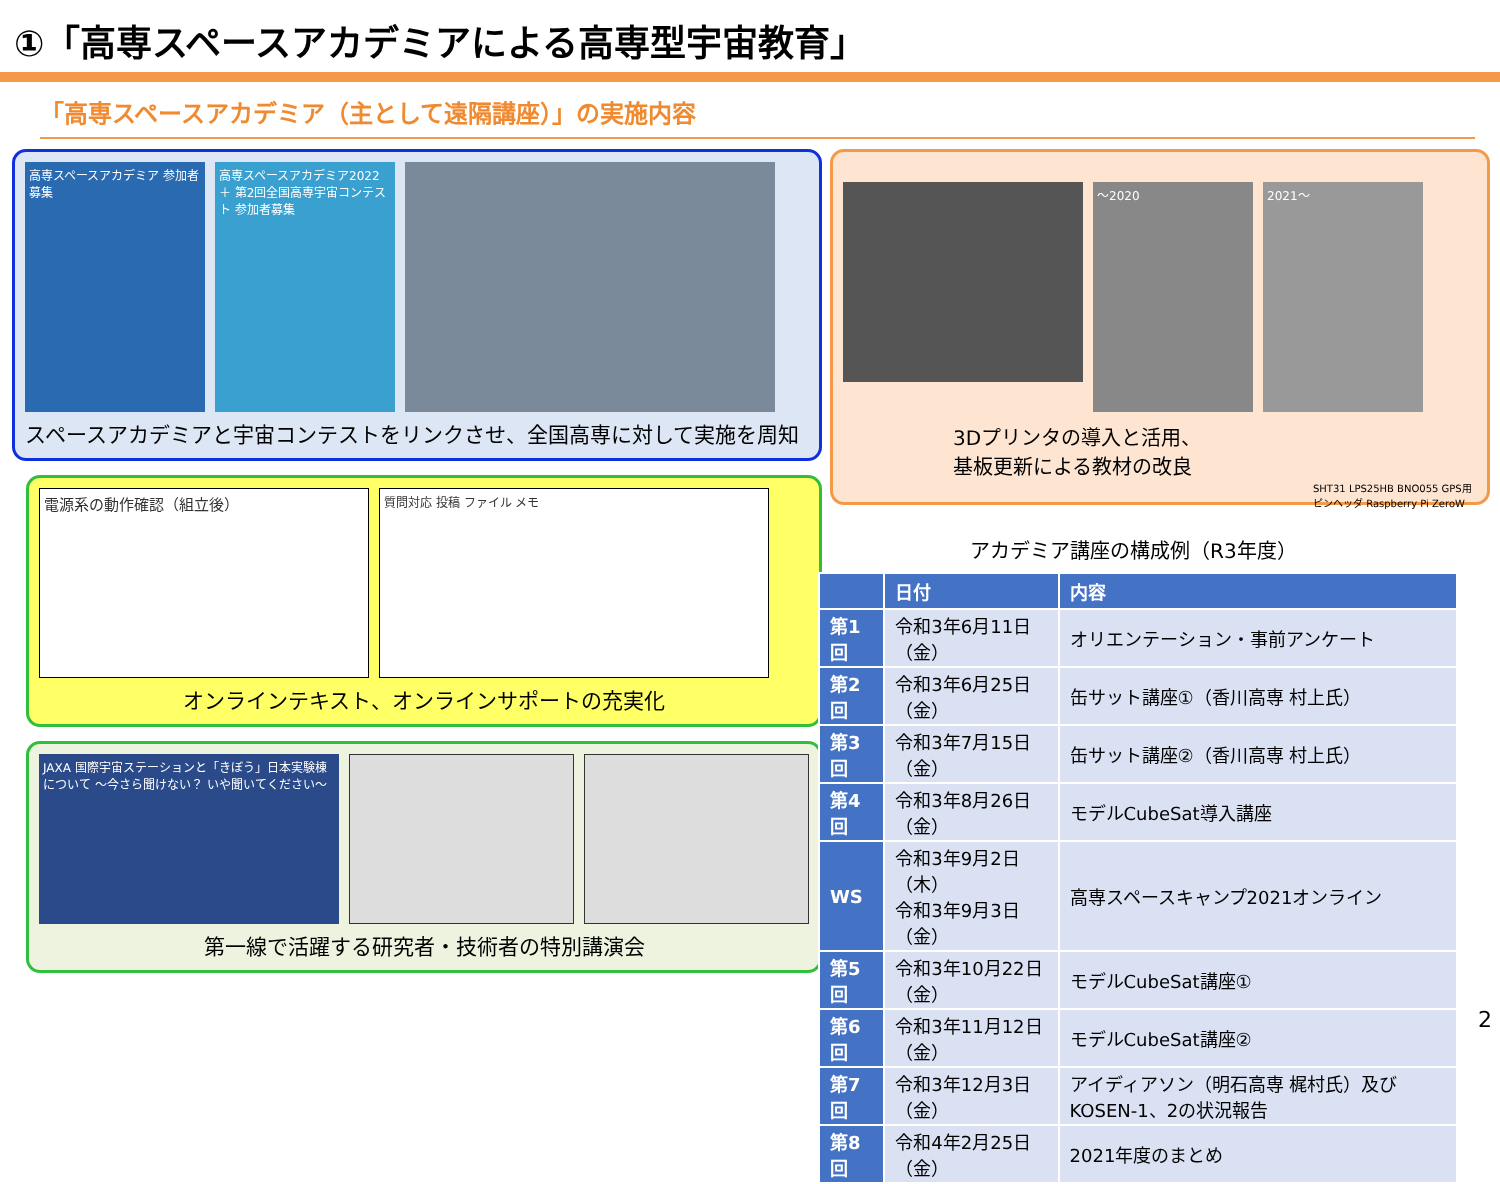①「高専スペースアカデミアによる高専型宇宙教育」
「高専スペースアカデミア（主として遠隔講座）」の実施内容
高専スペースアカデミア 参加者募集
高専スペースアカデミア2022 ＋ 第2回全国高専宇宙コンテスト 参加者募集
スペースアカデミアと宇宙コンテストをリンクさせ、全国高専に対して実施を周知
電源系の動作確認（組立後）
質問対応 投稿 ファイル メモ
オンラインテキスト、オンラインサポートの充実化
JAXA 国際宇宙ステーションと「きぼう」日本実験棟について ～今さら聞けない？ いや聞いてください～
第一線で活躍する研究者・技術者の特別講演会
～2020 2021～
3Dプリンタの導入と活用、
基板更新による教材の改良
SHT31 LPS25HB BNO055 GPS用ピンヘッダ Raspberry Pi ZeroW
アカデミア講座の構成例（R3年度）
| | 日付 | 内容 |
| --- | --- | --- |
| 第1回 | 令和3年6月11日（金） | オリエンテーション・事前アンケート |
| 第2回 | 令和3年6月25日（金） | 缶サット講座①（香川高専 村上氏） |
| 第3回 | 令和3年7月15日（金） | 缶サット講座②（香川高専 村上氏） |
| 第4回 | 令和3年8月26日（金） | モデルCubeSat導入講座 |
| WS | 令和3年9月2日（木） 令和3年9月3日（金） | 高専スペースキャンプ2021オンライン |
| 第5回 | 令和3年10月22日（金） | モデルCubeSat講座① |
| 第6回 | 令和3年11月12日（金） | モデルCubeSat講座② |
| 第7回 | 令和3年12月3日（金） | アイディアソン（明石高専 梶村氏）及びKOSEN-1、2の状況報告 |
| 第8回 | 令和4年2月25日（金） | 2021年度のまとめ |
2